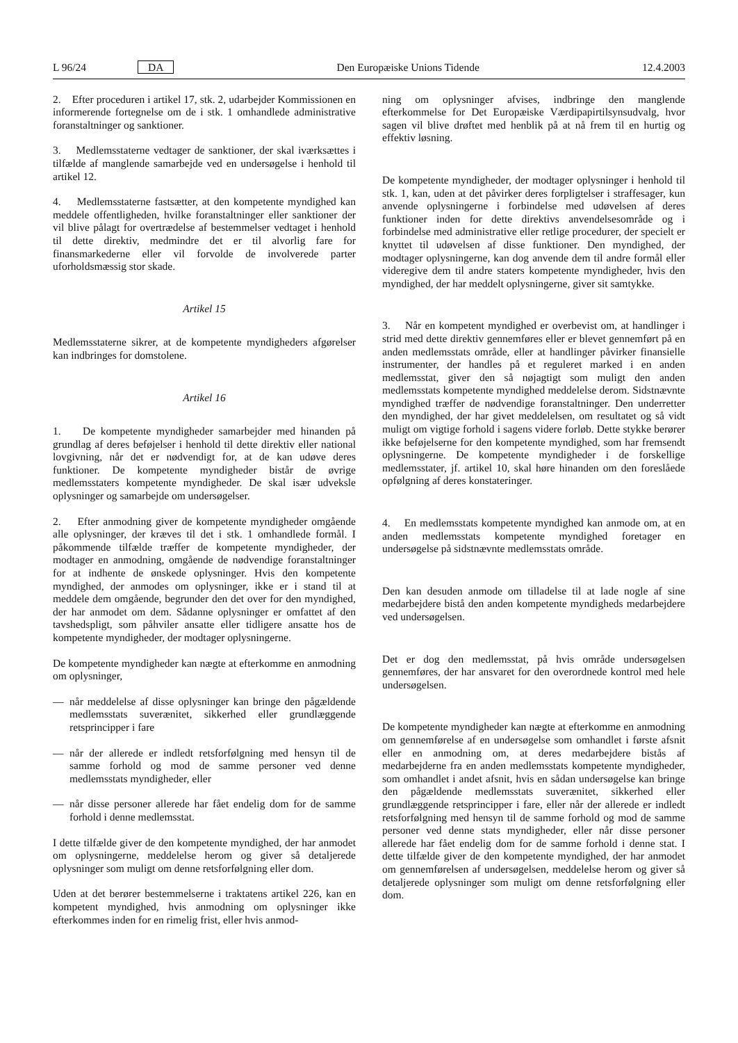L 96/24 DA Den Europæiske Unions Tidende 12.4.2003
2. Efter proceduren i artikel 17, stk. 2, udarbejder Kommissionen en informerende fortegnelse om de i stk. 1 omhandlede administrative foranstaltninger og sanktioner.
3. Medlemsstaterne vedtager de sanktioner, der skal iværksættes i tilfælde af manglende samarbejde ved en undersøgelse i henhold til artikel 12.
4. Medlemsstaterne fastsætter, at den kompetente myndighed kan meddele offentligheden, hvilke foranstaltninger eller sanktioner der vil blive pålagt for overtrædelse af bestemmelser vedtaget i henhold til dette direktiv, medmindre det er til alvorlig fare for finansmarkederne eller vil forvolde de involverede parter uforholdsmæssig stor skade.
Artikel 15
Medlemsstaterne sikrer, at de kompetente myndigheders afgørelser kan indbringes for domstolene.
Artikel 16
1. De kompetente myndigheder samarbejder med hinanden på grundlag af deres beføjelser i henhold til dette direktiv eller national lovgivning, når det er nødvendigt for, at de kan udøve deres funktioner. De kompetente myndigheder bistår de øvrige medlemsstaters kompetente myndigheder. De skal især udveksle oplysninger og samarbejde om undersøgelser.
2. Efter anmodning giver de kompetente myndigheder omgående alle oplysninger, der kræves til det i stk. 1 omhandlede formål. I påkommende tilfælde træffer de kompetente myndigheder, der modtager en anmodning, omgående de nødvendige foranstaltninger for at indhente de ønskede oplysninger. Hvis den kompetente myndighed, der anmodes om oplysninger, ikke er i stand til at meddele dem omgående, begrunder den det over for den myndighed, der har anmodet om dem. Sådanne oplysninger er omfattet af den tavshedspligt, som påhviler ansatte eller tidligere ansatte hos de kompetente myndigheder, der modtager oplysningerne.
De kompetente myndigheder kan nægte at efterkomme en anmodning om oplysninger,
— når meddelelse af disse oplysninger kan bringe den pågældende medlemsstats suverænitet, sikkerhed eller grundlæggende retsprincipper i fare
— når der allerede er indledt retsforfølgning med hensyn til de samme forhold og mod de samme personer ved denne medlemsstats myndigheder, eller
— når disse personer allerede har fået endelig dom for de samme forhold i denne medlemsstat.
I dette tilfælde giver de den kompetente myndighed, der har anmodet om oplysningerne, meddelelse herom og giver så detaljerede oplysninger som muligt om denne retsforfølgning eller dom.
Uden at det berører bestemmelserne i traktatens artikel 226, kan en kompetent myndighed, hvis anmodning om oplysninger ikke efterkommes inden for en rimelig frist, eller hvis anmod-
ning om oplysninger afvises, indbringe den manglende efterkommelse for Det Europæiske Værdipapirtilsynsudvalg, hvor sagen vil blive drøftet med henblik på at nå frem til en hurtig og effektiv løsning.
De kompetente myndigheder, der modtager oplysninger i henhold til stk. 1, kan, uden at det påvirker deres forpligtelser i straffesager, kun anvende oplysningerne i forbindelse med udøvelsen af deres funktioner inden for dette direktivs anvendelsesområde og i forbindelse med administrative eller retlige procedurer, der specielt er knyttet til udøvelsen af disse funktioner. Den myndighed, der modtager oplysningerne, kan dog anvende dem til andre formål eller videregive dem til andre staters kompetente myndigheder, hvis den myndighed, der har meddelt oplysningerne, giver sit samtykke.
3. Når en kompetent myndighed er overbevist om, at handlinger i strid med dette direktiv gennemføres eller er blevet gennemført på en anden medlemsstats område, eller at handlinger påvirker finansielle instrumenter, der handles på et reguleret marked i en anden medlemsstat, giver den så nøjagtigt som muligt den anden medlemsstats kompetente myndighed meddelelse derom. Sidstnævnte myndighed træffer de nødvendige foranstaltninger. Den underretter den myndighed, der har givet meddelelsen, om resultatet og så vidt muligt om vigtige forhold i sagens videre forløb. Dette stykke berører ikke beføjelserne for den kompetente myndighed, som har fremsendt oplysningerne. De kompetente myndigheder i de forskellige medlemsstater, jf. artikel 10, skal høre hinanden om den foreslåede opfølgning af deres konstateringer.
4. En medlemsstats kompetente myndighed kan anmode om, at en anden medlemsstats kompetente myndighed foretager en undersøgelse på sidstnævnte medlemsstats område.
Den kan desuden anmode om tilladelse til at lade nogle af sine medarbejdere bistå den anden kompetente myndigheds medarbejdere ved undersøgelsen.
Det er dog den medlemsstat, på hvis område undersøgelsen gennemføres, der har ansvaret for den overordnede kontrol med hele undersøgelsen.
De kompetente myndigheder kan nægte at efterkomme en anmodning om gennemførelse af en undersøgelse som omhandlet i første afsnit eller en anmodning om, at deres medarbejdere bistås af medarbejderne fra en anden medlemsstats kompetente myndigheder, som omhandlet i andet afsnit, hvis en sådan undersøgelse kan bringe den pågældende medlemsstats suverænitet, sikkerhed eller grundlæggende retsprincipper i fare, eller når der allerede er indledt retsforfølgning med hensyn til de samme forhold og mod de samme personer ved denne stats myndigheder, eller når disse personer allerede har fået endelig dom for de samme forhold i denne stat. I dette tilfælde giver de den kompetente myndighed, der har anmodet om gennemførelsen af undersøgelsen, meddelelse herom og giver så detaljerede oplysninger som muligt om denne retsforfølgning eller dom.